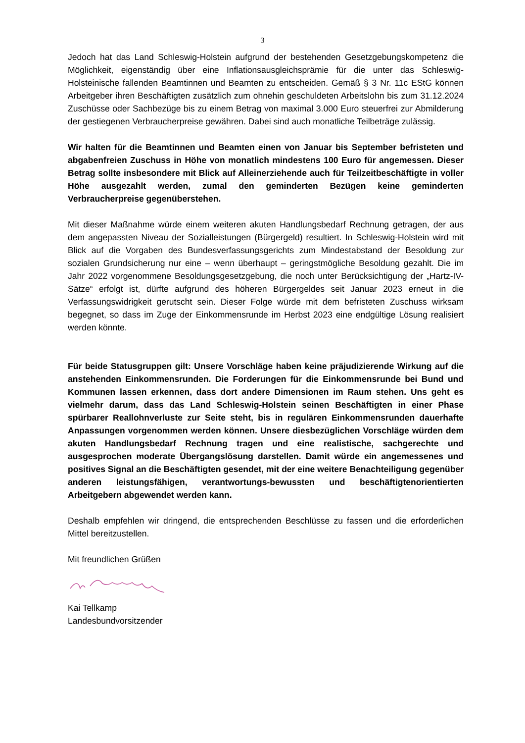3
Jedoch hat das Land Schleswig-Holstein aufgrund der bestehenden Gesetzgebungskompetenz die Möglichkeit, eigenständig über eine Inflationsausgleichsprämie für die unter das Schleswig-Holsteinische fallenden Beamtinnen und Beamten zu entscheiden. Gemäß § 3 Nr. 11c EStG können Arbeitgeber ihren Beschäftigten zusätzlich zum ohnehin geschuldeten Arbeitslohn bis zum 31.12.2024 Zuschüsse oder Sachbezüge bis zu einem Betrag von maximal 3.000 Euro steuerfrei zur Abmilderung der gestiegenen Verbraucherpreise gewähren. Dabei sind auch monatliche Teilbeträge zulässig.
Wir halten für die Beamtinnen und Beamten einen von Januar bis September befristeten und abgabenfreien Zuschuss in Höhe von monatlich mindestens 100 Euro für angemessen. Dieser Betrag sollte insbesondere mit Blick auf Alleinerziehende auch für Teilzeitbeschäftigte in voller Höhe ausgezahlt werden, zumal den geminderten Bezügen keine geminderten Verbraucherpreise gegenüberstehen.
Mit dieser Maßnahme würde einem weiteren akuten Handlungsbedarf Rechnung getragen, der aus dem angepassten Niveau der Sozialleistungen (Bürgergeld) resultiert. In Schleswig-Holstein wird mit Blick auf die Vorgaben des Bundesverfassungsgerichts zum Mindestabstand der Besoldung zur sozialen Grundsicherung nur eine – wenn überhaupt – geringstmögliche Besoldung gezahlt. Die im Jahr 2022 vorgenommene Besoldungsgesetzgebung, die noch unter Berücksichtigung der „Hartz-IV-Sätze“ erfolgt ist, dürfte aufgrund des höheren Bürgergeldes seit Januar 2023 erneut in die Verfassungswidrigkeit gerutscht sein. Dieser Folge würde mit dem befristeten Zuschuss wirksam begegnet, so dass im Zuge der Einkommensrunde im Herbst 2023 eine endgültige Lösung realisiert werden könnte.
Für beide Statusgruppen gilt: Unsere Vorschläge haben keine präjudizierende Wirkung auf die anstehenden Einkommensrunden. Die Forderungen für die Einkommensrunde bei Bund und Kommunen lassen erkennen, dass dort andere Dimensionen im Raum stehen. Uns geht es vielmehr darum, dass das Land Schleswig-Holstein seinen Beschäftigten in einer Phase spürbarer Reallohnverluste zur Seite steht, bis in regulären Einkommensrunden dauerhafte Anpassungen vorgenommen werden können. Unsere diesbezüglichen Vorschläge würden dem akuten Handlungsbedarf Rechnung tragen und eine realistische, sachgerechte und ausgesprochen moderate Übergangslösung darstellen. Damit würde ein angemessenes und positives Signal an die Beschäftigten gesendet, mit der eine weitere Benachteiligung gegenüber anderen leistungsfähigen, verantwortungs-bewussten und beschäftigtenorientierten Arbeitgebern abgewendet werden kann.
Deshalb empfehlen wir dringend, die entsprechenden Beschlüsse zu fassen und die erforderlichen Mittel bereitzustellen.
Mit freundlichen Grüßen
Kai Tellkamp
Landesbundvorsitzender